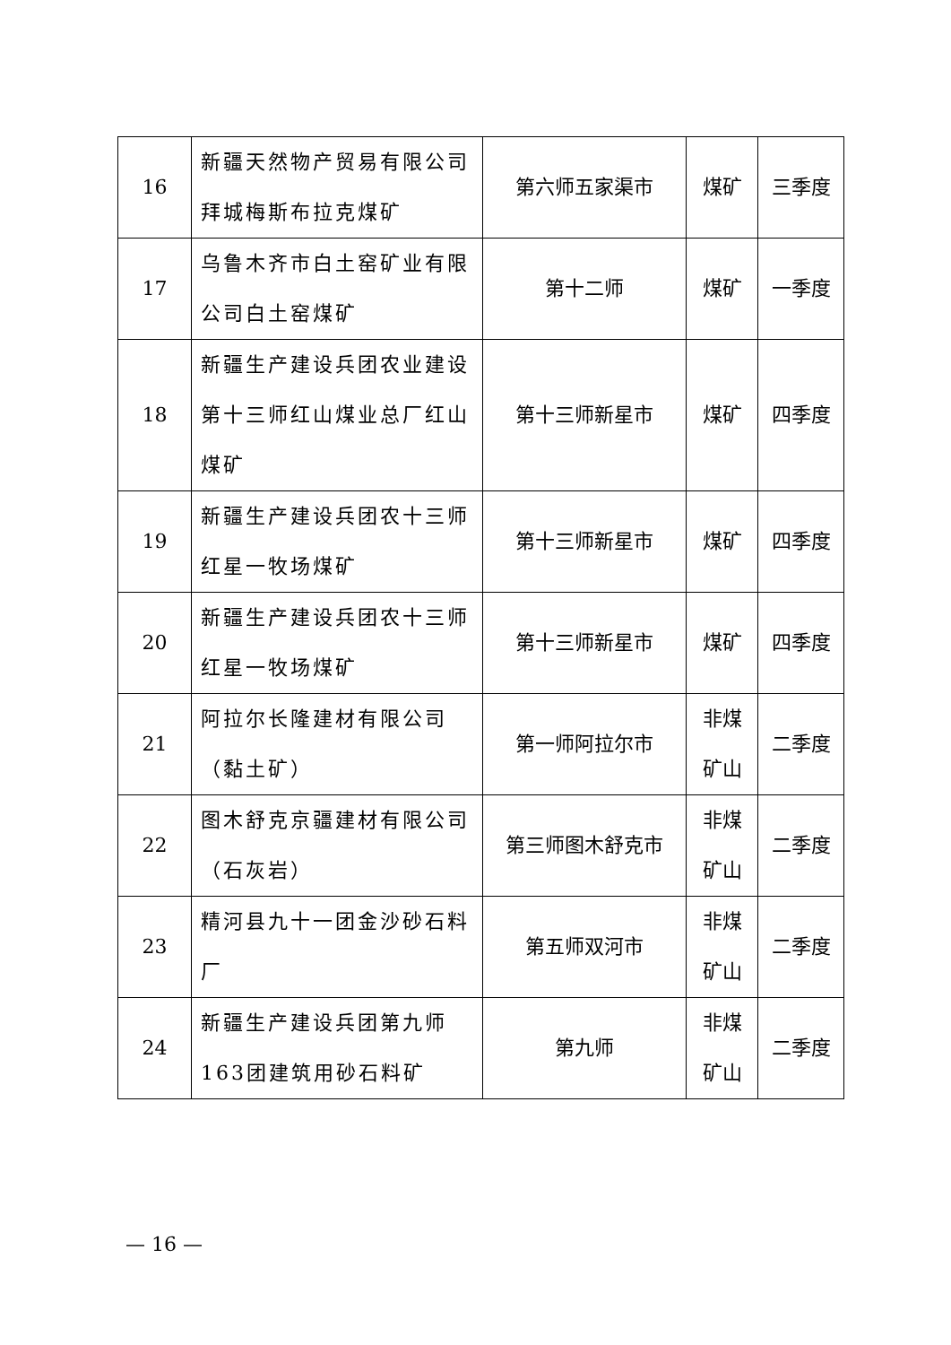| 16 | 新疆天然物产贸易有限公司拜城梅斯布拉克煤矿 | 第六师五家渠市 | 煤矿 | 三季度 |
| 17 | 乌鲁木齐市白土窑矿业有限公司白土窑煤矿 | 第十二师 | 煤矿 | 一季度 |
| 18 | 新疆生产建设兵团农业建设第十三师红山煤业总厂红山煤矿 | 第十三师新星市 | 煤矿 | 四季度 |
| 19 | 新疆生产建设兵团农十三师红星一牧场煤矿 | 第十三师新星市 | 煤矿 | 四季度 |
| 20 | 新疆生产建设兵团农十三师红星一牧场煤矿 | 第十三师新星市 | 煤矿 | 四季度 |
| 21 | 阿拉尔长隆建材有限公司（黏土矿） | 第一师阿拉尔市 | 非煤矿山 | 二季度 |
| 22 | 图木舒克京疆建材有限公司（石灰岩） | 第三师图木舒克市 | 非煤矿山 | 二季度 |
| 23 | 精河县九十一团金沙砂石料厂 | 第五师双河市 | 非煤矿山 | 二季度 |
| 24 | 新疆生产建设兵团第九师163团建筑用砂石料矿 | 第九师 | 非煤矿山 | 二季度 |
— 16 —